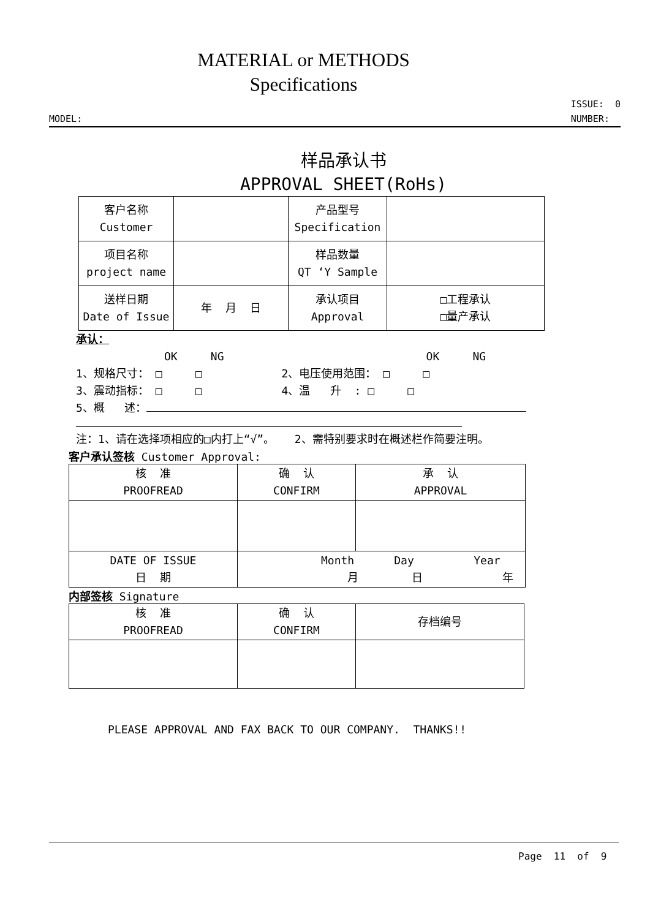MATERIAL or METHODS
Specifications
MODEL:
ISSUE: 0
NUMBER:
样品承认书
APPROVAL SHEET(RoHs)
| 客户名称 Customer | | 产品型号 Specification | |
| 项目名称 project name | | 样品数量 QT ‘Y Sample | |
| 送样日期 Date of Issue | 年 月 日 | 承认项目 Approval | □工程承认 □量产承认 |
承认：
OK NG OK NG
1、规格尺寸： □ □ 2、电压使用范围： □ □
3、震动指标： □ □ 4、温 升 : □ □
5、概 述：
注：1、请在选择项相应的□内打上“√”。 2、需特别要求时在概述栏作简要注明。
客户承认签核 Customer Approval:
| 核 准 PROOFREAD | 确 认 CONFIRM | 承 认 APPROVAL |
| DATE OF ISSUE 日 期 | Month Day Year 月 日 年 | |
内部签核 Signature
| 核 准 PROOFREAD | 确 认 CONFIRM | 存档编号 |
PLEASE APPROVAL AND FAX BACK TO OUR COMPANY. THANKS!!
Page 11 of 9